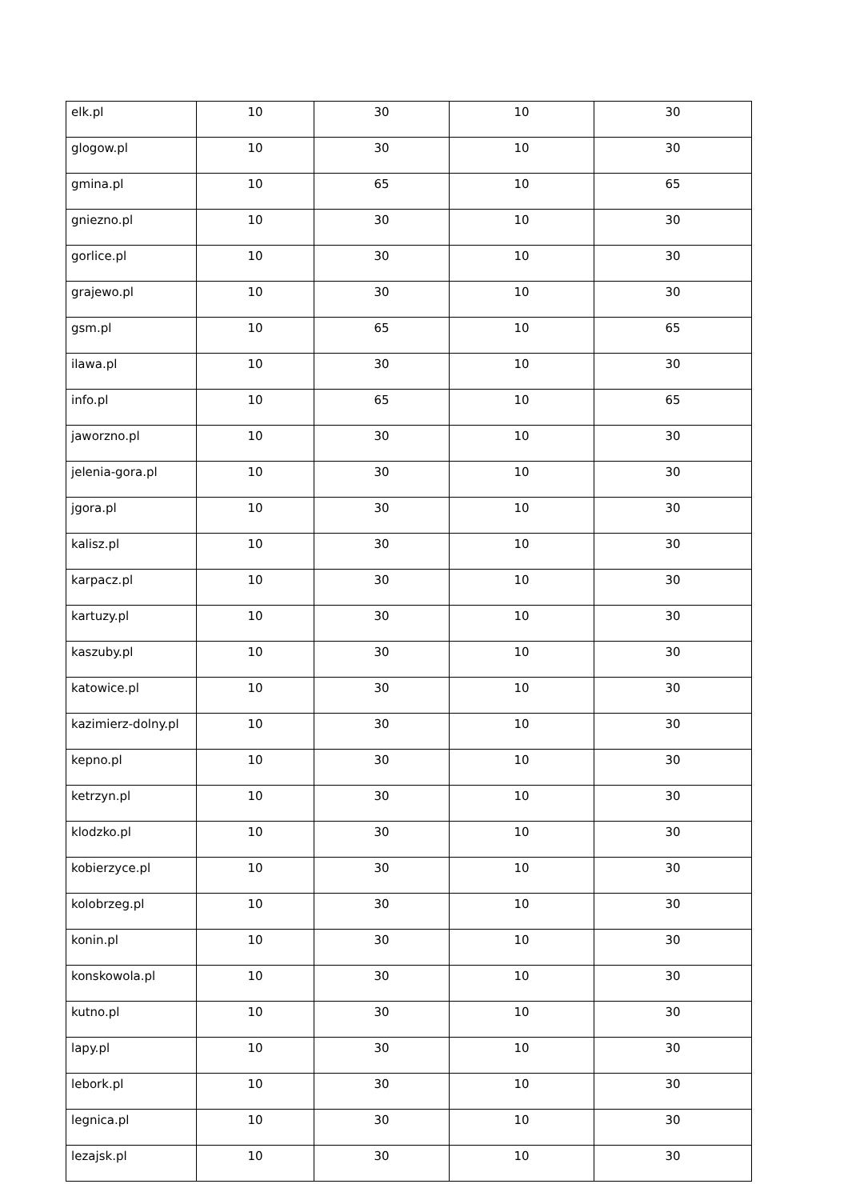| elk.pl | 10 | 30 | 10 | 30 |
| glogow.pl | 10 | 30 | 10 | 30 |
| gmina.pl | 10 | 65 | 10 | 65 |
| gniezno.pl | 10 | 30 | 10 | 30 |
| gorlice.pl | 10 | 30 | 10 | 30 |
| grajewo.pl | 10 | 30 | 10 | 30 |
| gsm.pl | 10 | 65 | 10 | 65 |
| ilawa.pl | 10 | 30 | 10 | 30 |
| info.pl | 10 | 65 | 10 | 65 |
| jaworzno.pl | 10 | 30 | 10 | 30 |
| jelenia-gora.pl | 10 | 30 | 10 | 30 |
| jgora.pl | 10 | 30 | 10 | 30 |
| kalisz.pl | 10 | 30 | 10 | 30 |
| karpacz.pl | 10 | 30 | 10 | 30 |
| kartuzy.pl | 10 | 30 | 10 | 30 |
| kaszuby.pl | 10 | 30 | 10 | 30 |
| katowice.pl | 10 | 30 | 10 | 30 |
| kazimierz-dolny.pl | 10 | 30 | 10 | 30 |
| kepno.pl | 10 | 30 | 10 | 30 |
| ketrzyn.pl | 10 | 30 | 10 | 30 |
| klodzko.pl | 10 | 30 | 10 | 30 |
| kobierzyce.pl | 10 | 30 | 10 | 30 |
| kolobrzeg.pl | 10 | 30 | 10 | 30 |
| konin.pl | 10 | 30 | 10 | 30 |
| konskowola.pl | 10 | 30 | 10 | 30 |
| kutno.pl | 10 | 30 | 10 | 30 |
| lapy.pl | 10 | 30 | 10 | 30 |
| lebork.pl | 10 | 30 | 10 | 30 |
| legnica.pl | 10 | 30 | 10 | 30 |
| lezajsk.pl | 10 | 30 | 10 | 30 |